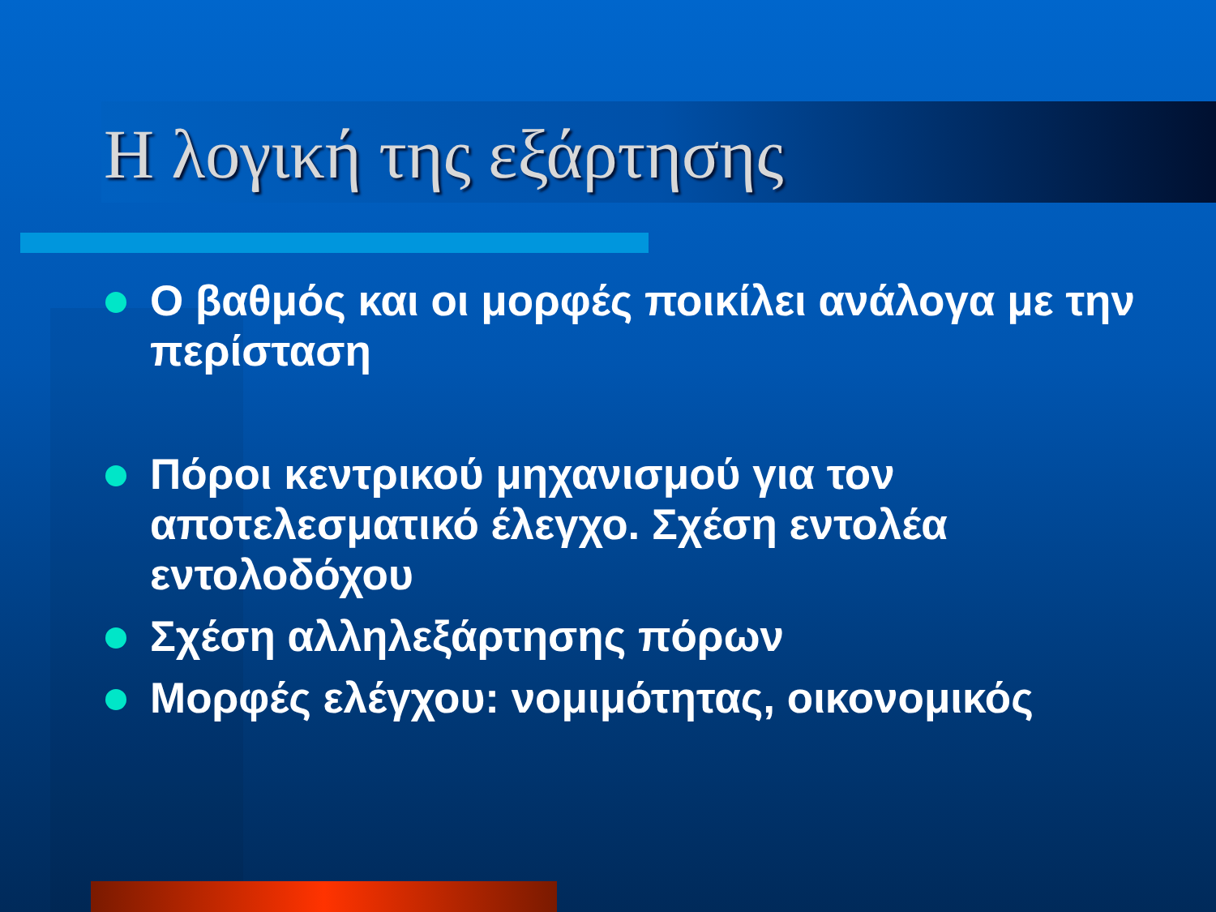Η λογική της εξάρτησης
Ο βαθμός και οι μορφές ποικίλει ανάλογα με την περίσταση
Πόροι κεντρικού μηχανισμού για τον αποτελεσματικό έλεγχο. Σχέση εντολέα εντολοδόχου
Σχέση αλληλεξάρτησης πόρων
Μορφές ελέγχου: νομιμότητας, οικονομικός